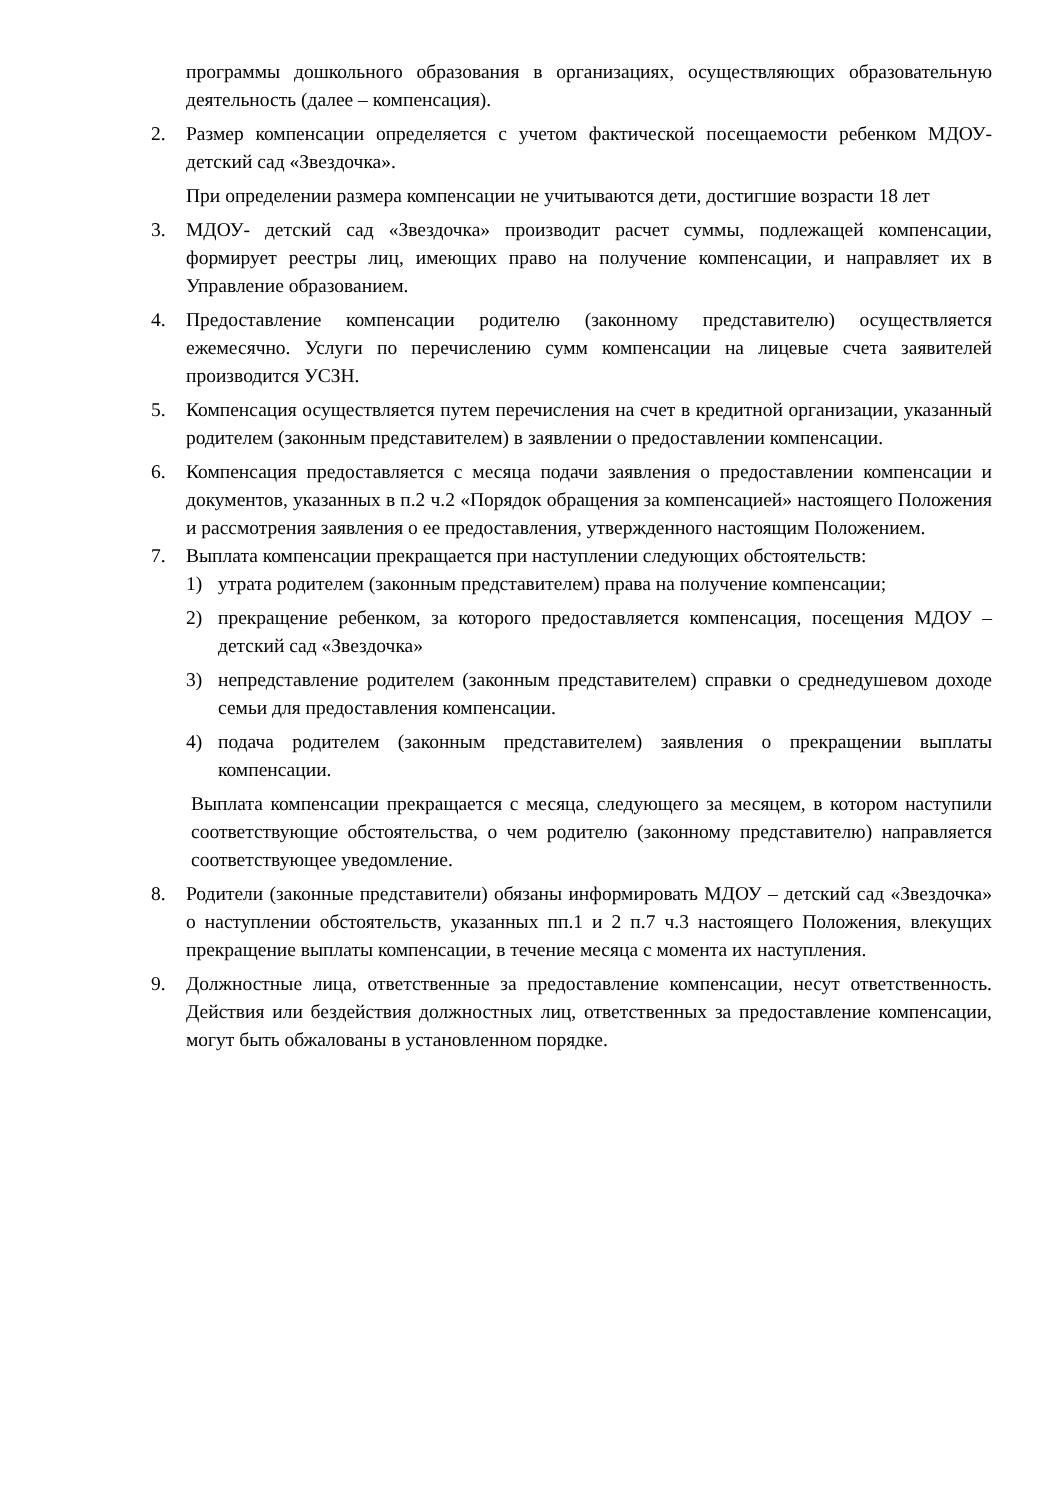программы дошкольного образования в организациях, осуществляющих образовательную деятельность (далее – компенсация).
2. Размер компенсации определяется с учетом фактической посещаемости ребенком МДОУ-детский сад «Звездочка».
При определении размера компенсации не учитываются дети, достигшие возрасти 18 лет
3. МДОУ- детский сад «Звездочка» производит расчет суммы, подлежащей компенсации, формирует реестры лиц, имеющих право на получение компенсации, и направляет их в Управление образованием.
4. Предоставление компенсации родителю (законному представителю) осуществляется ежемесячно. Услуги по перечислению сумм компенсации на лицевые счета заявителей производится УСЗН.
5. Компенсация осуществляется путем перечисления на счет в кредитной организации, указанный родителем (законным представителем) в заявлении о предоставлении компенсации.
6. Компенсация предоставляется с месяца подачи заявления о предоставлении компенсации и документов, указанных в п.2 ч.2 «Порядок обращения за компенсацией» настоящего Положения и рассмотрения заявления о ее предоставления, утвержденного настоящим Положением.
7. Выплата компенсации прекращается при наступлении следующих обстоятельств:
1) утрата родителем (законным представителем) права на получение компенсации;
2) прекращение ребенком, за которого предоставляется компенсация, посещения МДОУ – детский сад «Звездочка»
3) непредставление родителем (законным представителем) справки о среднедушевом доходе семьи для предоставления компенсации.
4) подача родителем (законным представителем) заявления о прекращении выплаты компенсации.
Выплата компенсации прекращается с месяца, следующего за месяцем, в котором наступили соответствующие обстоятельства, о чем родителю (законному представителю) направляется соответствующее уведомление.
8. Родители (законные представители) обязаны информировать МДОУ – детский сад «Звездочка» о наступлении обстоятельств, указанных пп.1 и 2 п.7 ч.3 настоящего Положения, влекущих прекращение выплаты компенсации, в течение месяца с момента их наступления.
9. Должностные лица, ответственные за предоставление компенсации, несут ответственность. Действия или бездействия должностных лиц, ответственных за предоставление компенсации, могут быть обжалованы в установленном порядке.